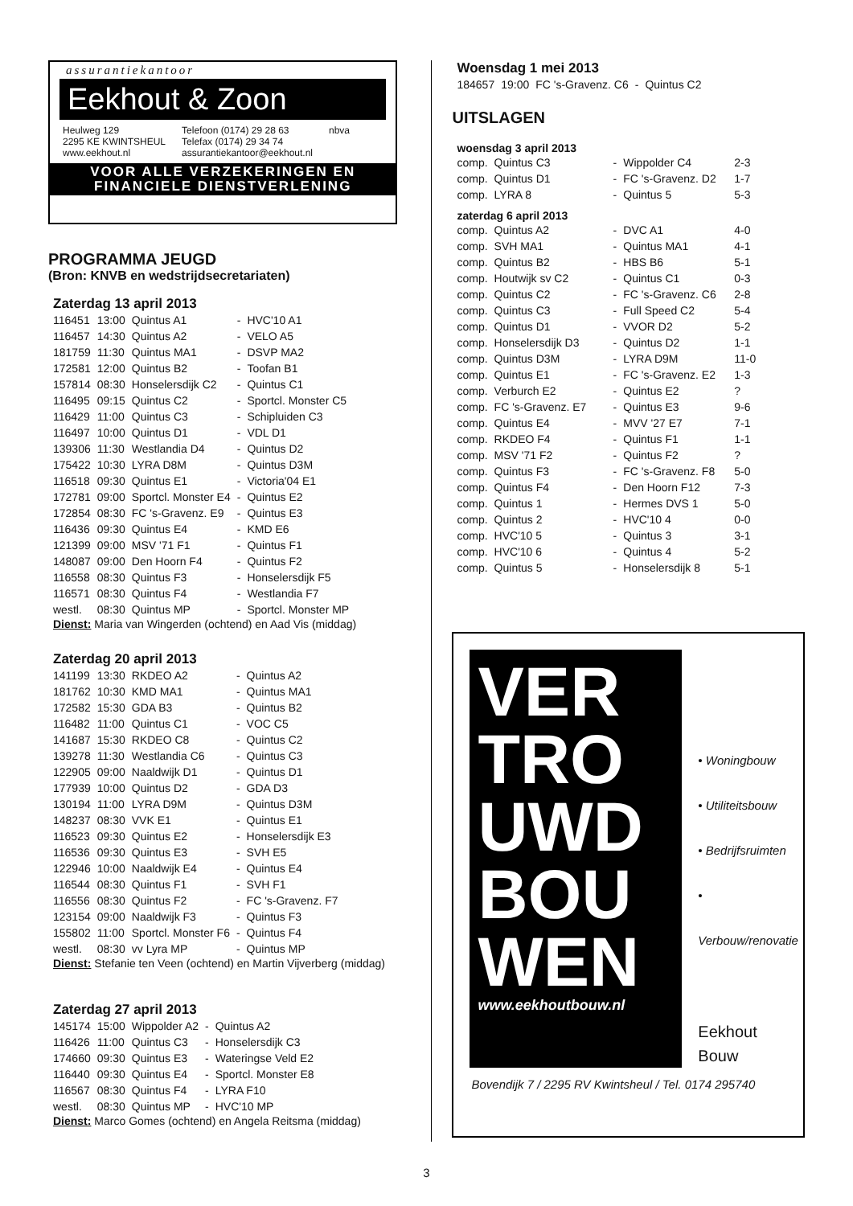assurantiekantoor
Eekhout & Zoon
Heulweg 129
2295 KE KWINTSHEUL
www.eekhout.nl
Telefoon (0174) 29 28 63
Telefax (0174) 29 34 74
assurantiekantoor@eekhout.nl
nbva
VOOR ALLE VERZEKERINGEN EN
FINANCIELE DIENSTVERLENING
PROGRAMMA JEUGD
(Bron: KNVB en wedstrijdsecretariaten)
Zaterdag 13 april 2013
| 116451 | 13:00 | Quintus A1 | - | HVC'10 A1 |
| 116457 | 14:30 | Quintus A2 | - | VELO A5 |
| 181759 | 11:30 | Quintus MA1 | - | DSVP MA2 |
| 172581 | 12:00 | Quintus B2 | - | Toofan B1 |
| 157814 | 08:30 | Honselersdijk C2 | - | Quintus C1 |
| 116495 | 09:15 | Quintus C2 | - | Sportcl. Monster C5 |
| 116429 | 11:00 | Quintus C3 | - | Schipluiden C3 |
| 116497 | 10:00 | Quintus D1 | - | VDL D1 |
| 139306 | 11:30 | Westlandia D4 | - | Quintus D2 |
| 175422 | 10:30 | LYRA D8M | - | Quintus D3M |
| 116518 | 09:30 | Quintus E1 | - | Victoria'04 E1 |
| 172781 | 09:00 | Sportcl. Monster E4 | - | Quintus E2 |
| 172854 | 08:30 | FC 's-Gravenz. E9 | - | Quintus E3 |
| 116436 | 09:30 | Quintus E4 | - | KMD E6 |
| 121399 | 09:00 | MSV '71 F1 | - | Quintus F1 |
| 148087 | 09:00 | Den Hoorn F4 | - | Quintus F2 |
| 116558 | 08:30 | Quintus F3 | - | Honselersdijk F5 |
| 116571 | 08:30 | Quintus F4 | - | Westlandia F7 |
| westl. | 08:30 | Quintus MP | - | Sportcl. Monster MP |
Dienst: Maria van Wingerden (ochtend) en Aad Vis (middag)
Zaterdag 20 april 2013
| 141199 | 13:30 | RKDEO A2 | - | Quintus A2 |
| 181762 | 10:30 | KMD MA1 | - | Quintus MA1 |
| 172582 | 15:30 | GDA B3 | - | Quintus B2 |
| 116482 | 11:00 | Quintus C1 | - | VOC C5 |
| 141687 | 15:30 | RKDEO C8 | - | Quintus C2 |
| 139278 | 11:30 | Westlandia C6 | - | Quintus C3 |
| 122905 | 09:00 | Naaldwijk D1 | - | Quintus D1 |
| 177939 | 10:00 | Quintus D2 | - | GDA D3 |
| 130194 | 11:00 | LYRA D9M | - | Quintus D3M |
| 148237 | 08:30 | VVK E1 | - | Quintus E1 |
| 116523 | 09:30 | Quintus E2 | - | Honselersdijk E3 |
| 116536 | 09:30 | Quintus E3 | - | SVH E5 |
| 122946 | 10:00 | Naaldwijk E4 | - | Quintus E4 |
| 116544 | 08:30 | Quintus F1 | - | SVH F1 |
| 116556 | 08:30 | Quintus F2 | - | FC 's-Gravenz. F7 |
| 123154 | 09:00 | Naaldwijk F3 | - | Quintus F3 |
| 155802 | 11:00 | Sportcl. Monster F6 | - | Quintus F4 |
| westl. | 08:30 | vv Lyra MP | - | Quintus MP |
Dienst: Stefanie ten Veen (ochtend) en Martin Vijverberg (middag)
Zaterdag 27 april 2013
| 145174 | 15:00 | Wippolder A2 | - | Quintus A2 |
| 116426 | 11:00 | Quintus C3 | - | Honselersdijk C3 |
| 174660 | 09:30 | Quintus E3 | - | Wateringse Veld E2 |
| 116440 | 09:30 | Quintus E4 | - | Sportcl. Monster E8 |
| 116567 | 08:30 | Quintus F4 | - | LYRA F10 |
| westl. | 08:30 | Quintus MP | - | HVC'10 MP |
Dienst: Marco Gomes (ochtend) en Angela Reitsma (middag)
Woensdag 1 mei 2013
| 184657 | 19:00 | FC 's-Gravenz. C6 | - | Quintus C2 |
UITSLAGEN
woensdag 3 april 2013
| comp. | Quintus C3 | - | Wippolder C4 | 2-3 |
| comp. | Quintus D1 | - | FC 's-Gravenz. D2 | 1-7 |
| comp. | LYRA 8 | - | Quintus 5 | 5-3 |
zaterdag 6 april 2013
| comp. | Quintus A2 | - | DVC A1 | 4-0 |
| comp. | SVH MA1 | - | Quintus MA1 | 4-1 |
| comp. | Quintus B2 | - | HBS B6 | 5-1 |
| comp. | Houtwijk sv C2 | - | Quintus C1 | 0-3 |
| comp. | Quintus C2 | - | FC 's-Gravenz. C6 | 2-8 |
| comp. | Quintus C3 | - | Full Speed C2 | 5-4 |
| comp. | Quintus D1 | - | VVOR D2 | 5-2 |
| comp. | Honselersdijk D3 | - | Quintus D2 | 1-1 |
| comp. | Quintus D3M | - | LYRA D9M | 11-0 |
| comp. | Quintus E1 | - | FC 's-Gravenz. E2 | 1-3 |
| comp. | Verburch E2 | - | Quintus E2 | ? |
| comp. | FC 's-Gravenz. E7 | - | Quintus E3 | 9-6 |
| comp. | Quintus E4 | - | MVV '27 E7 | 7-1 |
| comp. | RKDEO F4 | - | Quintus F1 | 1-1 |
| comp. | MSV '71 F2 | - | Quintus F2 | ? |
| comp. | Quintus F3 | - | FC 's-Gravenz. F8 | 5-0 |
| comp. | Quintus F4 | - | Den Hoorn F12 | 7-3 |
| comp. | Quintus 1 | - | Hermes DVS 1 | 5-0 |
| comp. | Quintus 2 | - | HVC'10 4 | 0-0 |
| comp. | HVC'10 5 | - | Quintus 3 | 3-1 |
| comp. | HVC'10 6 | - | Quintus 4 | 5-2 |
| comp. | Quintus 5 | - | Honselersdijk 8 | 5-1 |
VER
TRO
UWD
BOU
WEN
www.eekhoutbouw.nl
• Woningbouw
• Utiliteitsbouw
• Bedrijfsruimten
• Verbouw/renovatie
Eekhout
Bouw
Bovendijk 7 / 2295 RV Kwintsheul / Tel. 0174 295740
3